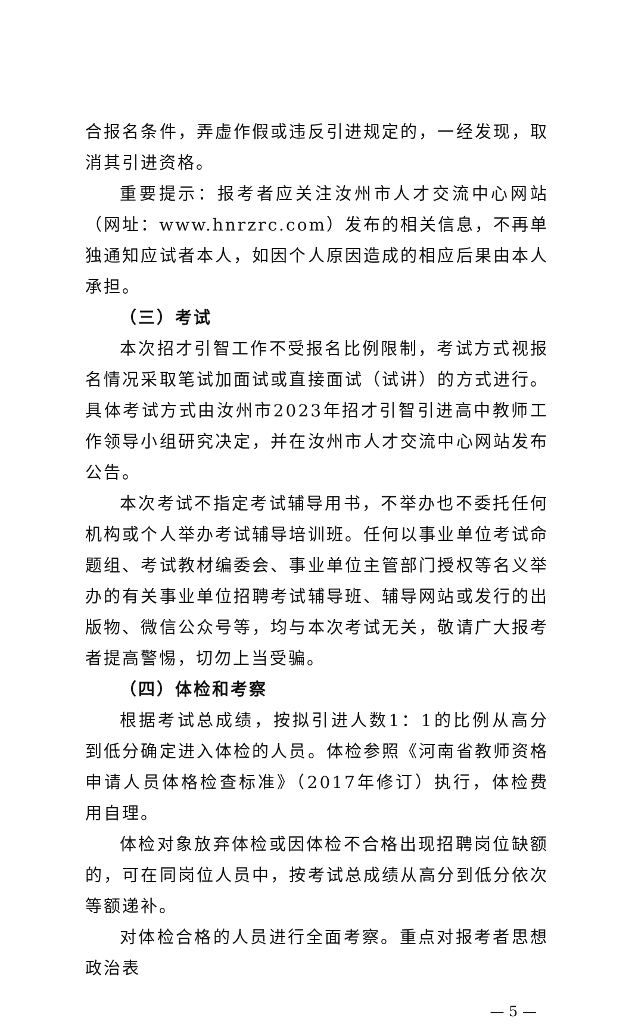合报名条件，弄虚作假或违反引进规定的，一经发现，取消其引进资格。
重要提示：报考者应关注汝州市人才交流中心网站（网址：www.hnrzrc.com）发布的相关信息，不再单独通知应试者本人，如因个人原因造成的相应后果由本人承担。
（三）考试
本次招才引智工作不受报名比例限制，考试方式视报名情况采取笔试加面试或直接面试（试讲）的方式进行。具体考试方式由汝州市2023年招才引智引进高中教师工作领导小组研究决定，并在汝州市人才交流中心网站发布公告。
本次考试不指定考试辅导用书，不举办也不委托任何机构或个人举办考试辅导培训班。任何以事业单位考试命题组、考试教材编委会、事业单位主管部门授权等名义举办的有关事业单位招聘考试辅导班、辅导网站或发行的出版物、微信公众号等，均与本次考试无关，敬请广大报考者提高警惕，切勿上当受骗。
（四）体检和考察
根据考试总成绩，按拟引进人数1：1的比例从高分到低分确定进入体检的人员。体检参照《河南省教师资格申请人员体格检查标准》（2017年修订）执行，体检费用自理。
体检对象放弃体检或因体检不合格出现招聘岗位缺额的，可在同岗位人员中，按考试总成绩从高分到低分依次等额递补。
对体检合格的人员进行全面考察。重点对报考者思想政治表
— 5 —